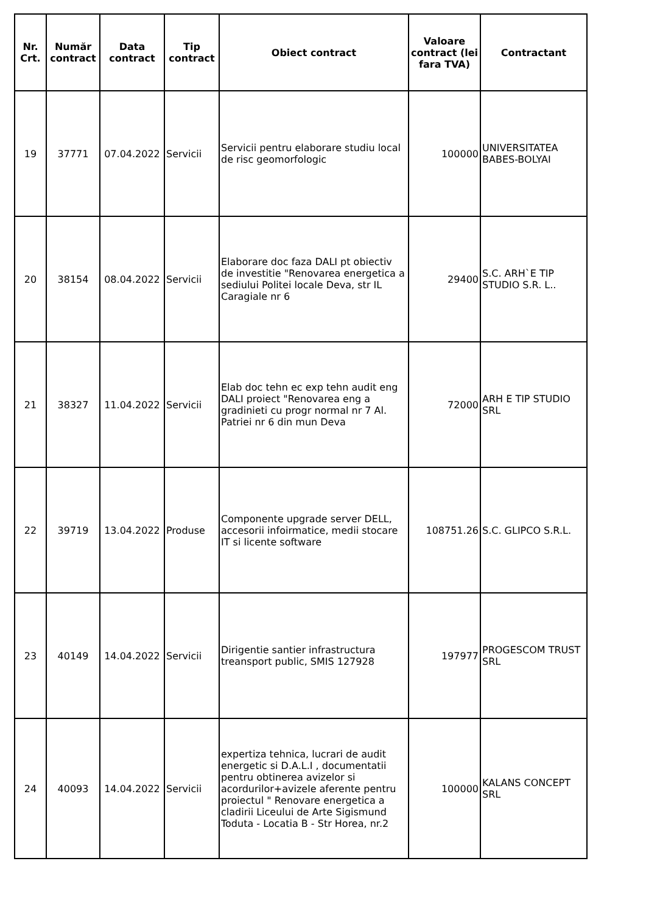| Nr. Crt. | Număr contract | Data contract | Tip contract | Obiect contract | Valoare contract (lei fara TVA) | Contractant |
| --- | --- | --- | --- | --- | --- | --- |
| 19 | 37771 | 07.04.2022 | Servicii | Servicii pentru elaborare studiu local de risc geomorfologic | 100000 | UNIVERSITATEA BABES-BOLYAI |
| 20 | 38154 | 08.04.2022 | Servicii | Elaborare doc faza DALI pt obiectiv de investitie "Renovarea energetica a sediului Politei locale Deva, str IL Caragiale nr 6 | 29400 | S.C. ARH`E TIP STUDIO S.R. L.. |
| 21 | 38327 | 11.04.2022 | Servicii | Elab doc tehn ec exp tehn audit eng DALI proiect "Renovarea eng a gradinieti cu progr normal nr 7 Al. Patriei nr 6 din mun Deva | 72000 | ARH E TIP STUDIO SRL |
| 22 | 39719 | 13.04.2022 | Produse | Componente upgrade server DELL, accesorii infoirmatice, medii stocare IT si licente software | 108751.26 | S.C. GLIPCO S.R.L. |
| 23 | 40149 | 14.04.2022 | Servicii | Dirigentie santier infrastructura treansport public, SMIS 127928 | 197977 | PROGESCOM TRUST SRL |
| 24 | 40093 | 14.04.2022 | Servicii | expertiza tehnica, lucrari de audit energetic si D.A.L.I , documentatii pentru obtinerea avizelor si acordurilor+avizele aferente pentru proiectul " Renovare energetica a cladirii Liceului de Arte Sigismund Toduta - Locatia B - Str Horea, nr.2 | 100000 | KALANS CONCEPT SRL |